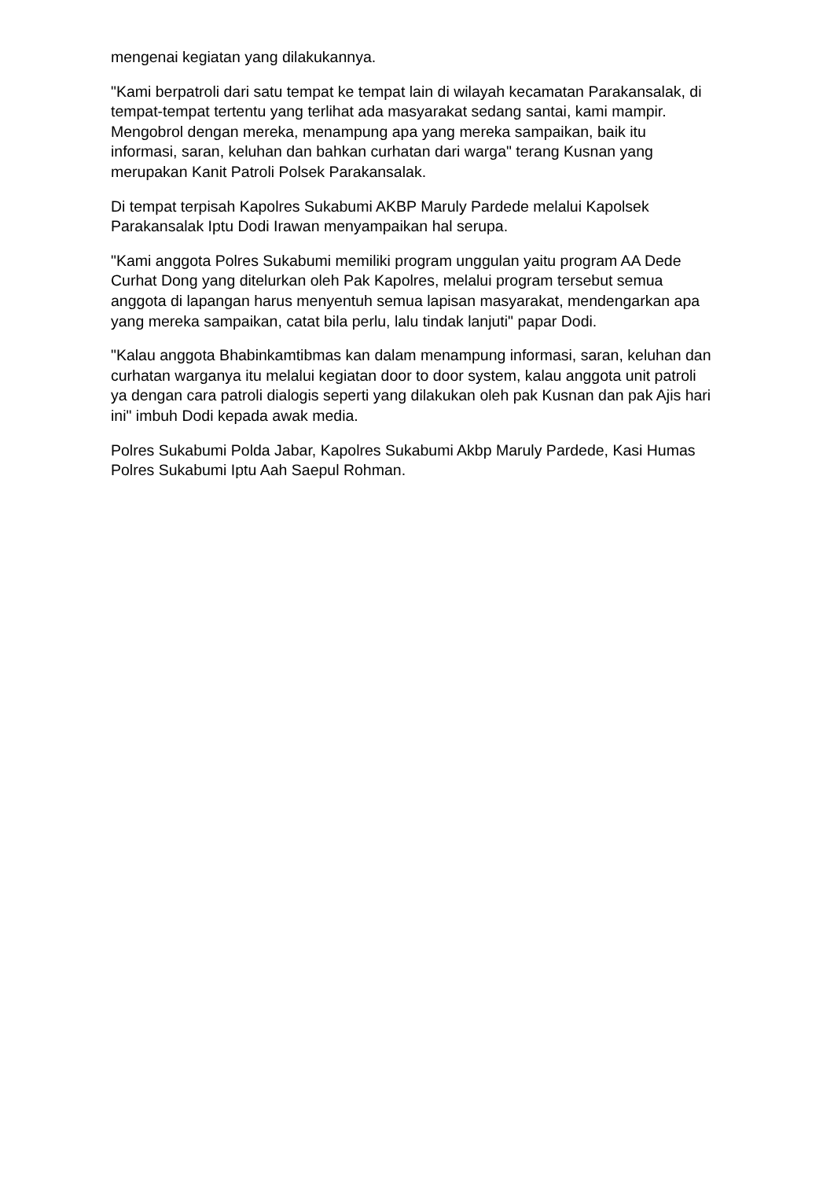mengenai kegiatan yang dilakukannya.
"Kami berpatroli dari satu tempat ke tempat lain di wilayah kecamatan Parakansalak, di tempat-tempat tertentu yang terlihat ada masyarakat sedang santai, kami mampir. Mengobrol dengan mereka, menampung apa yang mereka sampaikan, baik itu informasi, saran, keluhan dan bahkan curhatan dari warga" terang Kusnan yang merupakan Kanit Patroli Polsek Parakansalak.
Di tempat terpisah Kapolres Sukabumi AKBP Maruly Pardede melalui Kapolsek Parakansalak Iptu Dodi Irawan menyampaikan hal serupa.
"Kami anggota Polres Sukabumi memiliki program unggulan yaitu program AA Dede Curhat Dong yang ditelurkan oleh Pak Kapolres, melalui program tersebut semua anggota di lapangan harus menyentuh semua lapisan masyarakat, mendengarkan apa yang mereka sampaikan, catat bila perlu, lalu tindak lanjuti" papar Dodi.
"Kalau anggota Bhabinkamtibmas kan dalam menampung informasi, saran, keluhan dan curhatan warganya itu melalui kegiatan door to door system, kalau anggota unit patroli ya dengan cara patroli dialogis seperti yang dilakukan oleh pak Kusnan dan pak Ajis hari ini" imbuh Dodi kepada awak media.
Polres Sukabumi Polda Jabar, Kapolres Sukabumi Akbp Maruly Pardede, Kasi Humas Polres Sukabumi Iptu Aah Saepul Rohman.